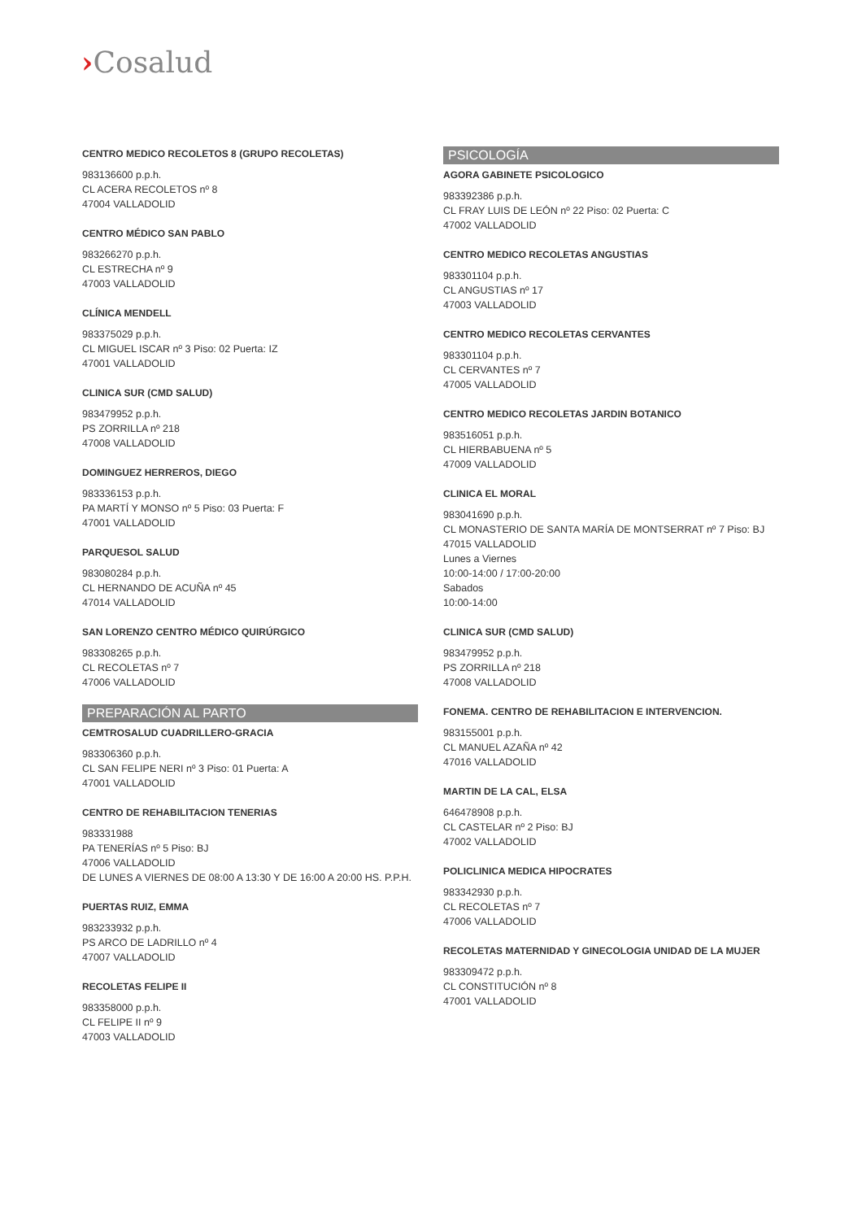›Cosalud
CENTRO MEDICO RECOLETOS 8 (GRUPO RECOLETAS)
983136600 p.p.h.
CL ACERA RECOLETOS nº 8
47004 VALLADOLID
CENTRO MÉDICO SAN PABLO
983266270 p.p.h.
CL ESTRECHA nº 9
47003 VALLADOLID
CLÍNICA MENDELL
983375029 p.p.h.
CL MIGUEL ISCAR nº 3 Piso: 02 Puerta: IZ
47001 VALLADOLID
CLINICA SUR (CMD SALUD)
983479952 p.p.h.
PS ZORRILLA nº 218
47008 VALLADOLID
DOMINGUEZ HERREROS, DIEGO
983336153 p.p.h.
PA MARTÍ Y MONSO nº 5 Piso: 03 Puerta: F
47001 VALLADOLID
PARQUESOL SALUD
983080284 p.p.h.
CL HERNANDO DE ACUÑA nº 45
47014 VALLADOLID
SAN LORENZO CENTRO MÉDICO QUIRÚRGICO
983308265 p.p.h.
CL RECOLETAS nº 7
47006 VALLADOLID
PREPARACIÓN AL PARTO
CEMTROSALUD CUADRILLERO-GRACIA
983306360 p.p.h.
CL SAN FELIPE NERI nº 3 Piso: 01 Puerta: A
47001 VALLADOLID
CENTRO DE REHABILITACION TENERIAS
983331988
PA TENERÍAS nº 5 Piso: BJ
47006 VALLADOLID
DE LUNES A VIERNES DE 08:00 A 13:30 Y DE 16:00 A 20:00 HS. P.P.H.
PUERTAS RUIZ, EMMA
983233932 p.p.h.
PS ARCO DE LADRILLO nº 4
47007 VALLADOLID
RECOLETAS FELIPE II
983358000 p.p.h.
CL FELIPE II nº 9
47003 VALLADOLID
PSICOLOGÍA
AGORA GABINETE PSICOLOGICO
983392386 p.p.h.
CL FRAY LUIS DE LEÓN nº 22 Piso: 02 Puerta: C
47002 VALLADOLID
CENTRO MEDICO RECOLETAS ANGUSTIAS
983301104 p.p.h.
CL ANGUSTIAS nº 17
47003 VALLADOLID
CENTRO MEDICO RECOLETAS CERVANTES
983301104 p.p.h.
CL CERVANTES nº 7
47005 VALLADOLID
CENTRO MEDICO RECOLETAS JARDIN BOTANICO
983516051 p.p.h.
CL HIERBABUENA nº 5
47009 VALLADOLID
CLINICA EL MORAL
983041690 p.p.h.
CL MONASTERIO DE SANTA MARÍA DE MONTSERRAT nº 7 Piso: BJ
47015 VALLADOLID
Lunes a Viernes
10:00-14:00 / 17:00-20:00
Sabados
10:00-14:00
CLINICA SUR (CMD SALUD)
983479952 p.p.h.
PS ZORRILLA nº 218
47008 VALLADOLID
FONEMA. CENTRO DE REHABILITACION E INTERVENCION.
983155001 p.p.h.
CL MANUEL AZAÑA nº 42
47016 VALLADOLID
MARTIN DE LA CAL, ELSA
646478908 p.p.h.
CL CASTELAR nº 2 Piso: BJ
47002 VALLADOLID
POLICLINICA MEDICA HIPOCRATES
983342930 p.p.h.
CL RECOLETAS nº 7
47006 VALLADOLID
RECOLETAS MATERNIDAD Y GINECOLOGIA UNIDAD DE LA MUJER
983309472 p.p.h.
CL CONSTITUCIÓN nº 8
47001 VALLADOLID